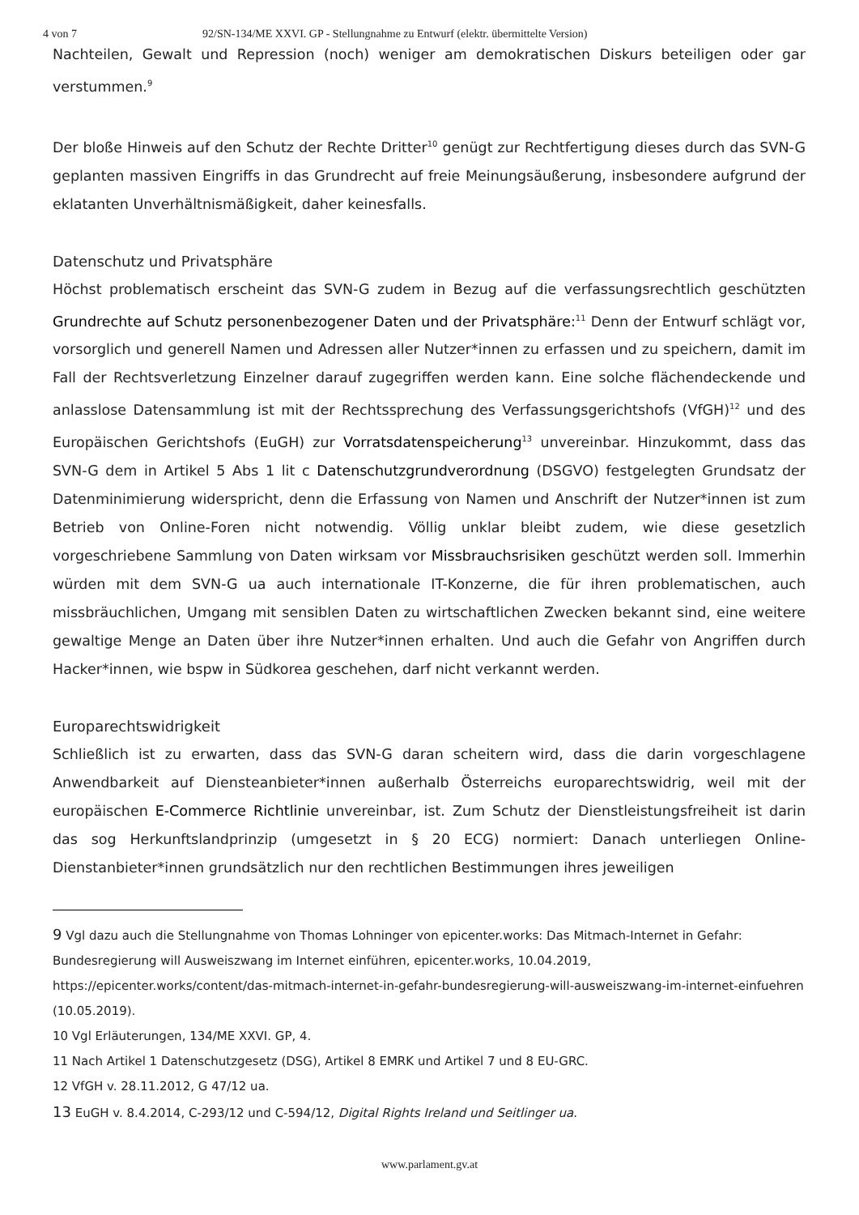4 von 7 92/SN-134/ME XXVI. GP - Stellungnahme zu Entwurf (elektr. übermittelte Version)
Nachteilen, Gewalt und Repression (noch) weniger am demokratischen Diskurs beteiligen oder gar verstummen.<sup>9</sup>
Der bloße Hinweis auf den Schutz der Rechte Dritter<sup>10</sup> genügt zur Rechtfertigung dieses durch das SVN-G geplanten massiven Eingriffs in das Grundrecht auf freie Meinungsäußerung, insbesondere aufgrund der eklatanten Unverhältnismäßigkeit, daher keinesfalls.
Datenschutz und Privatsphäre
Höchst problematisch erscheint das SVN-G zudem in Bezug auf die verfassungsrechtlich geschützten Grundrechte auf Schutz personenbezogener Daten und der Privatsphäre:<sup>11</sup> Denn der Entwurf schlägt vor, vorsorglich und generell Namen und Adressen aller Nutzer*innen zu erfassen und zu speichern, damit im Fall der Rechtsverletzung Einzelner darauf zugegriffen werden kann. Eine solche flächendeckende und anlasslose Datensammlung ist mit der Rechtssprechung des Verfassungsgerichtshofs (VfGH)<sup>12</sup> und des Europäischen Gerichtshofs (EuGH) zur Vorratsdatenspeicherung<sup>13</sup> unvereinbar. Hinzukommt, dass das SVN-G dem in Artikel 5 Abs 1 lit c Datenschutzgrundverordnung (DSGVO) festgelegten Grundsatz der Datenminimierung widerspricht, denn die Erfassung von Namen und Anschrift der Nutzer*innen ist zum Betrieb von Online-Foren nicht notwendig. Völlig unklar bleibt zudem, wie diese gesetzlich vorgeschriebene Sammlung von Daten wirksam vor Missbrauchsrisiken geschützt werden soll. Immerhin würden mit dem SVN-G ua auch internationale IT-Konzerne, die für ihren problematischen, auch missbräuchlichen, Umgang mit sensiblen Daten zu wirtschaftlichen Zwecken bekannt sind, eine weitere gewaltige Menge an Daten über ihre Nutzer*innen erhalten. Und auch die Gefahr von Angriffen durch Hacker*innen, wie bspw in Südkorea geschehen, darf nicht verkannt werden.
Europarechtswidrigkeit
Schließlich ist zu erwarten, dass das SVN-G daran scheitern wird, dass die darin vorgeschlagene Anwendbarkeit auf Diensteanbieter*innen außerhalb Österreichs europarechtswidrig, weil mit der europäischen E-Commerce Richtlinie unvereinbar, ist. Zum Schutz der Dienstleistungsfreiheit ist darin das sog Herkunftslandprinzip (umgesetzt in § 20 ECG) normiert: Danach unterliegen Online-Dienstanbieter*innen grundsätzlich nur den rechtlichen Bestimmungen ihres jeweiligen
9 Vgl dazu auch die Stellungnahme von Thomas Lohninger von epicenter.works: Das Mitmach-Internet in Gefahr: Bundesregierung will Ausweiszwang im Internet einführen, epicenter.works, 10.04.2019, https://epicenter.works/content/das-mitmach-internet-in-gefahr-bundesregierung-will-ausweiszwang-im-internet-einfuehren (10.05.2019).
10 Vgl Erläuterungen, 134/ME XXVI. GP, 4.
11 Nach Artikel 1 Datenschutzgesetz (DSG), Artikel 8 EMRK und Artikel 7 und 8 EU-GRC.
12 VfGH v. 28.11.2012, G 47/12 ua.
13 EuGH v. 8.4.2014, C-293/12 und C-594/12, Digital Rights Ireland und Seitlinger ua.
www.parlament.gv.at